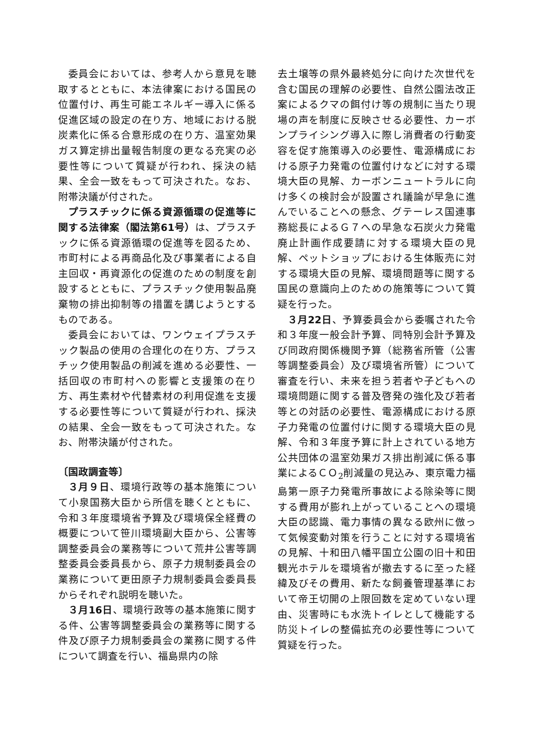委員会においては、参考人から意見を聴取するとともに、本法律案における国民の位置付け、再生可能エネルギー導入に係る促進区域の設定の在り方、地域における脱炭素化に係る合意形成の在り方、温室効果ガス算定排出量報告制度の更なる充実の必要性等について質疑が行われ、採決の結果、全会一致をもって可決された。なお、附帯決議が付された。
プラスチックに係る資源循環の促進等に関する法律案（閣法第61号）は、プラスチックに係る資源循環の促進等を図るため、市町村による再商品化及び事業者による自主回収・再資源化の促進のための制度を創設するとともに、プラスチック使用製品廃棄物の排出抑制等の措置を講じようとするものである。
委員会においては、ワンウェイプラスチック製品の使用の合理化の在り方、プラスチック使用製品の削減を進める必要性、一括回収の市町村への影響と支援策の在り方、再生素材や代替素材の利用促進を支援する必要性等について質疑が行われ、採決の結果、全会一致をもって可決された。なお、附帯決議が付された。
〔国政調査等〕
３月９日、環境行政等の基本施策について小泉国務大臣から所信を聴くとともに、令和３年度環境省予算及び環境保全経費の概要について笹川環境副大臣から、公害等調整委員会の業務等について荒井公害等調整委員会委員長から、原子力規制委員会の業務について更田原子力規制委員会委員長からそれぞれ説明を聴いた。
３月16日、環境行政等の基本施策に関する件、公害等調整委員会の業務等に関する件及び原子力規制委員会の業務に関する件について調査を行い、福島県内の除
去土壌等の県外最終処分に向けた次世代を含む国民の理解の必要性、自然公園法改正案によるクマの餌付け等の規制に当たり現場の声を制度に反映させる必要性、カーボンプライシング導入に際し消費者の行動変容を促す施策導入の必要性、電源構成における原子力発電の位置付けなどに対する環境大臣の見解、カーボンニュートラルに向け多くの検討会が設置され議論が早急に進んでいることへの懸念、グテーレス国連事務総長によるＧ７への早急な石炭火力発電廃止計画作成要請に対する環境大臣の見解、ペットショップにおける生体販売に対する環境大臣の見解、環境問題等に関する国民の意識向上のための施策等について質疑を行った。
３月22日、予算委員会から委嘱された令和３年度一般会計予算、同特別会計予算及び同政府関係機関予算（総務省所管（公害等調整委員会）及び環境省所管）について審査を行い、未来を担う若者や子どもへの環境問題に関する普及啓発の強化及び若者等との対話の必要性、電源構成における原子力発電の位置付けに関する環境大臣の見解、令和３年度予算に計上されている地方公共団体の温室効果ガス排出削減に係る事業によるＣＯ<sub>2</sub>削減量の見込み、東京電力福島第一原子力発電所事故による除染等に関する費用が膨れ上がっていることへの環境大臣の認識、電力事情の異なる欧州に倣って気候変動対策を行うことに対する環境省の見解、十和田八幡平国立公園の旧十和田観光ホテルを環境省が撤去するに至った経緯及びその費用、新たな飼養管理基準において帝王切開の上限回数を定めていない理由、災害時にも水洗トイレとして機能する防災トイレの整備拡充の必要性等について質疑を行った。